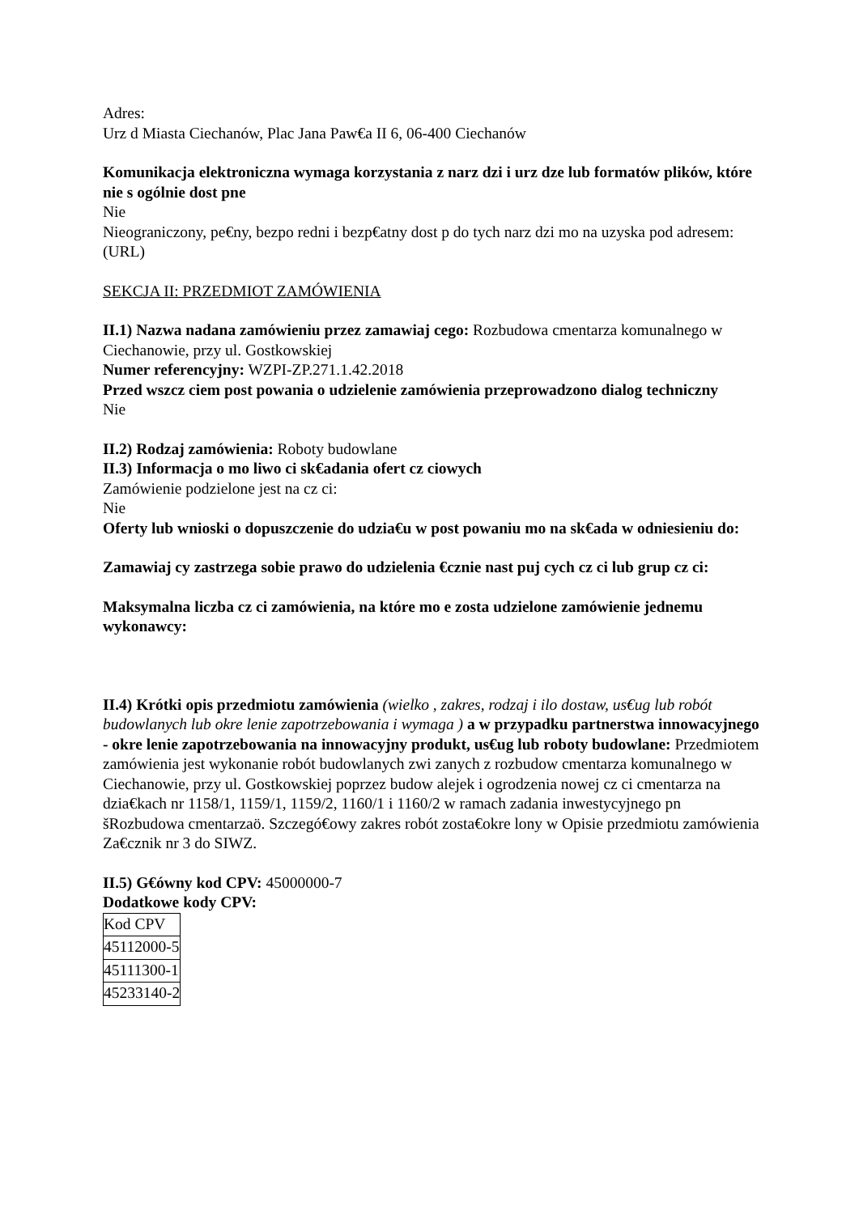Adres:
Urz d Miasta Ciechanów, Plac Jana Paw€a II 6, 06-400 Ciechanów
Komunikacja elektroniczna wymaga korzystania z narz dzi i urz dze lub formatów plików, które nie s ogólnie dost pne
Nie
Nieograniczony, pe€ny, bezpo redni i bezp€atny dost p do tych narz dzi mo na uzyska pod adresem: (URL)
SEKCJA II: PRZEDMIOT ZAMÓWIENIA
II.1) Nazwa nadana zamówieniu przez zamawiaj cego: Rozbudowa cmentarza komunalnego w Ciechanowie, przy ul. Gostkowskiej
Numer referencyjny: WZPI-ZP.271.1.42.2018
Przed wszcz ciem post powania o udzielenie zamówienia przeprowadzono dialog techniczny
Nie
II.2) Rodzaj zamówienia: Roboty budowlane
II.3) Informacja o mo liwo ci sk€adania ofert cz ciowych
Zamówienie podzielone jest na cz ci:
Nie
Oferty lub wnioski o dopuszczenie do udzia€u w post powaniu mo na sk€ada w odniesieniu do:
Zamawiaj cy zastrzega sobie prawo do udzielenia €cznie nast puj cych cz ci lub grup cz ci:
Maksymalna liczba cz ci zamówienia, na które mo e zosta udzielone zamówienie jednemu wykonawcy:
II.4) Krótki opis przedmiotu zamówienia (wielko , zakres, rodzaj i ilo dostaw, us€ug lub robót budowlanych lub okre lenie zapotrzebowania i wymaga ) a w przypadku partnerstwa innowacyjnego - okre lenie zapotrzebowania na innowacyjny produkt, us€ug lub roboty budowlane: Przedmiotem zamówienia jest wykonanie robót budowlanych zwi zanych z rozbudow cmentarza komunalnego w Ciechanowie, przy ul. Gostkowskiej poprzez budow alejek i ogrodzenia nowej cz ci cmentarza na dzia€kach nr 1158/1, 1159/1, 1159/2, 1160/1 i 1160/2 w ramach zadania inwestycyjnego pn šRozbudowa cmentarzaö. Szczegó€owy zakres robót zosta€okre lony w Opisie przedmiotu zamówienia Za€cznik nr 3 do SIWZ.
II.5) G€ówny kod CPV: 45000000-7
Dodatkowe kody CPV:
| Kod CPV |
| 45112000-5 |
| 45111300-1 |
| 45233140-2 |